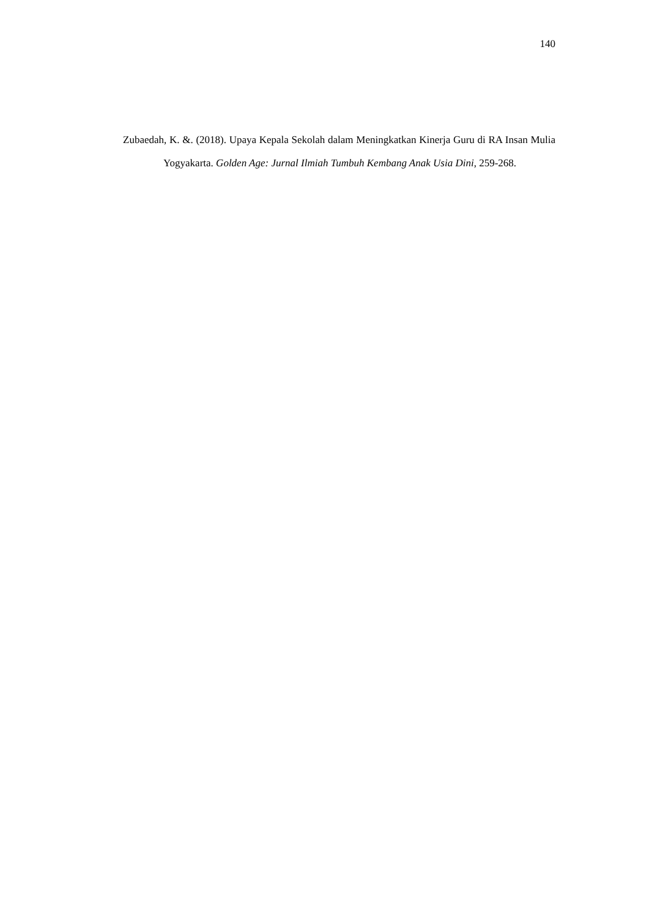140
Zubaedah, K. &. (2018). Upaya Kepala Sekolah dalam Meningkatkan Kinerja Guru di RA Insan Mulia Yogyakarta. Golden Age: Jurnal Ilmiah Tumbuh Kembang Anak Usia Dini, 259-268.